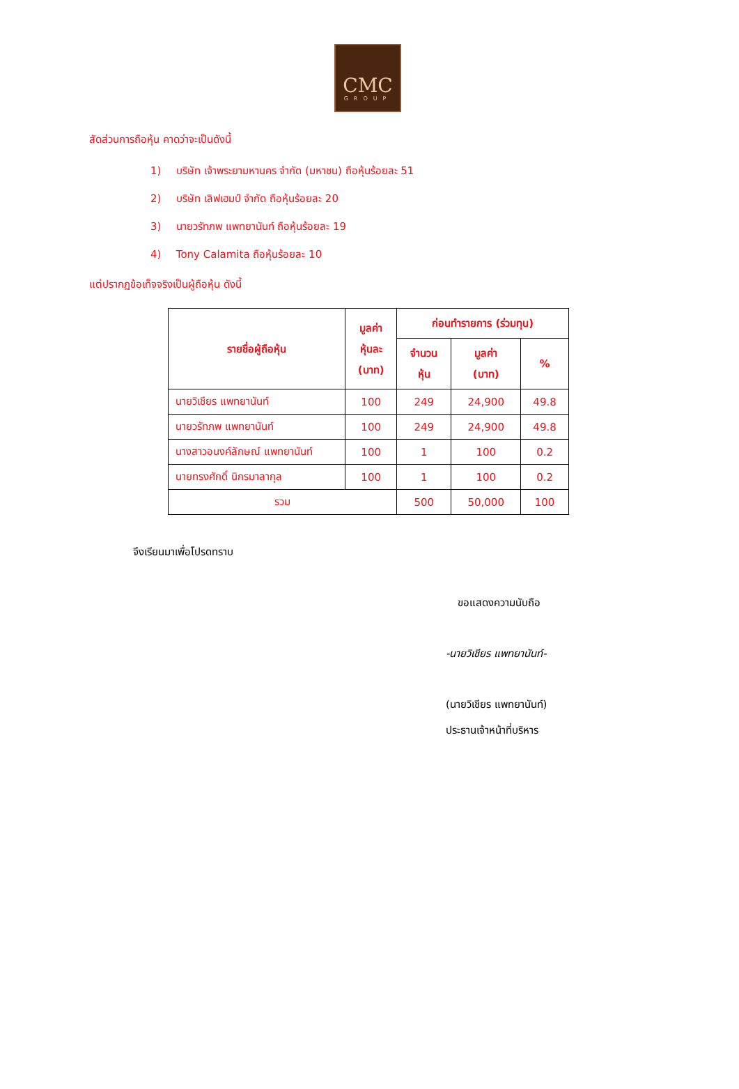CMC
GROUP
สัดส่วนการถือหุ้น คาดว่าจะเป็นดังนี้
1) บริษัท เจ้าพระยามหานคร จำกัด (มหาชน) ถือหุ้นร้อยละ 51
2) บริษัท เลิฟเฮมป์ จำกัด ถือหุ้นร้อยละ 20
3) นายวรัทภพ แพทยานันท์ ถือหุ้นร้อยละ 19
4) Tony Calamita ถือหุ้นร้อยละ 10
แต่ปรากฏข้อเท็จจริงเป็นผู้ถือหุ้น ดังนี้
| รายชื่อผู้ถือหุ้น | มูลค่า หุ้นละ (บาท) | ก่อนทำรายการ (ร่วมทุน) | | |
| --- | --- | --- | --- | --- |
| | | จำนวน หุ้น | มูลค่า (บาท) | % |
| นายวิเชียร แพทยานันท์ | 100 | 249 | 24,900 | 49.8 |
| นายวรัทภพ แพทยานันท์ | 100 | 249 | 24,900 | 49.8 |
| นางสาวอนงค์ลักษณ์ แพทยานันท์ | 100 | 1 | 100 | 0.2 |
| นายทรงศักดิ์ นิกรมาลากุล | 100 | 1 | 100 | 0.2 |
| รวม | | 500 | 50,000 | 100 |
จึงเรียนมาเพื่อโปรดทราบ
ขอแสดงความนับถือ
-นายวิเชียร แพทยานันท์-
(นายวิเชียร แพทยานันท์)
ประธานเจ้าหน้าที่บริหาร